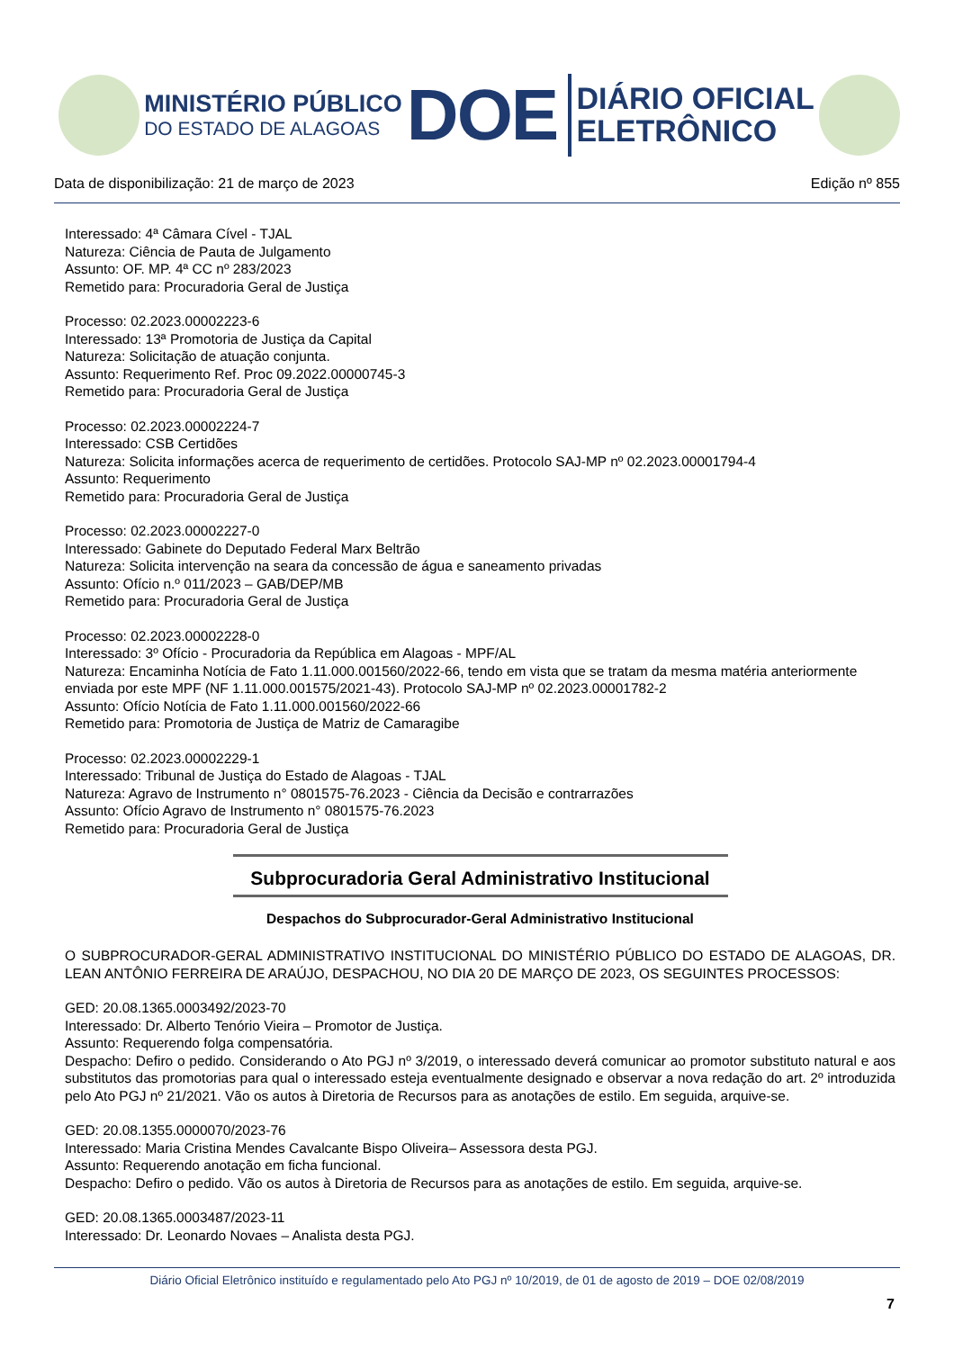MINISTÉRIO PÚBLICO
DO ESTADO DE ALAGOAS
DOE
DIÁRIO OFICIAL
ELETRÔNICO
Data de disponibilização: 21 de março de 2023 Edição nº 855
Interessado: 4ª Câmara Cível - TJAL
Natureza: Ciência de Pauta de Julgamento
Assunto: OF. MP. 4ª CC nº 283/2023
Remetido para: Procuradoria Geral de Justiça
Processo: 02.2023.00002223-6
Interessado: 13ª Promotoria de Justiça da Capital
Natureza: Solicitação de atuação conjunta.
Assunto: Requerimento Ref. Proc 09.2022.00000745-3
Remetido para: Procuradoria Geral de Justiça
Processo: 02.2023.00002224-7
Interessado: CSB Certidões
Natureza: Solicita informações acerca de requerimento de certidões. Protocolo SAJ-MP nº 02.2023.00001794-4
Assunto: Requerimento
Remetido para: Procuradoria Geral de Justiça
Processo: 02.2023.00002227-0
Interessado: Gabinete do Deputado Federal Marx Beltrão
Natureza: Solicita intervenção na seara da concessão de água e saneamento privadas
Assunto: Ofício n.º 011/2023 – GAB/DEP/MB
Remetido para: Procuradoria Geral de Justiça
Processo: 02.2023.00002228-0
Interessado: 3º Ofício - Procuradoria da República em Alagoas - MPF/AL
Natureza: Encaminha Notícia de Fato 1.11.000.001560/2022-66, tendo em vista que se tratam da mesma matéria anteriormente enviada por este MPF (NF 1.11.000.001575/2021-43). Protocolo SAJ-MP nº 02.2023.00001782-2
Assunto: Ofício Notícia de Fato 1.11.000.001560/2022-66
Remetido para: Promotoria de Justiça de Matriz de Camaragibe
Processo: 02.2023.00002229-1
Interessado: Tribunal de Justiça do Estado de Alagoas - TJAL
Natureza: Agravo de Instrumento n° 0801575-76.2023 - Ciência da Decisão e contrarrazões
Assunto: Ofício Agravo de Instrumento n° 0801575-76.2023
Remetido para: Procuradoria Geral de Justiça
Subprocuradoria Geral Administrativo Institucional
Despachos do Subprocurador-Geral Administrativo Institucional
O SUBPROCURADOR-GERAL ADMINISTRATIVO INSTITUCIONAL DO MINISTÉRIO PÚBLICO DO ESTADO DE ALAGOAS, DR. LEAN ANTÔNIO FERREIRA DE ARAÚJO, DESPACHOU, NO DIA 20 DE MARÇO DE 2023, OS SEGUINTES PROCESSOS:
GED: 20.08.1365.0003492/2023-70
Interessado: Dr. Alberto Tenório Vieira – Promotor de Justiça.
Assunto: Requerendo folga compensatória.
Despacho: Defiro o pedido. Considerando o Ato PGJ nº 3/2019, o interessado deverá comunicar ao promotor substituto natural e aos substitutos das promotorias para qual o interessado esteja eventualmente designado e observar a nova redação do art. 2º introduzida pelo Ato PGJ nº 21/2021. Vão os autos à Diretoria de Recursos para as anotações de estilo. Em seguida, arquive-se.
GED: 20.08.1355.0000070/2023-76
Interessado: Maria Cristina Mendes Cavalcante Bispo Oliveira– Assessora desta PGJ.
Assunto: Requerendo anotação em ficha funcional.
Despacho: Defiro o pedido. Vão os autos à Diretoria de Recursos para as anotações de estilo. Em seguida, arquive-se.
GED: 20.08.1365.0003487/2023-11
Interessado: Dr. Leonardo Novaes – Analista desta PGJ.
Diário Oficial Eletrônico instituído e regulamentado pelo Ato PGJ nº 10/2019, de 01 de agosto de 2019 – DOE 02/08/2019
7